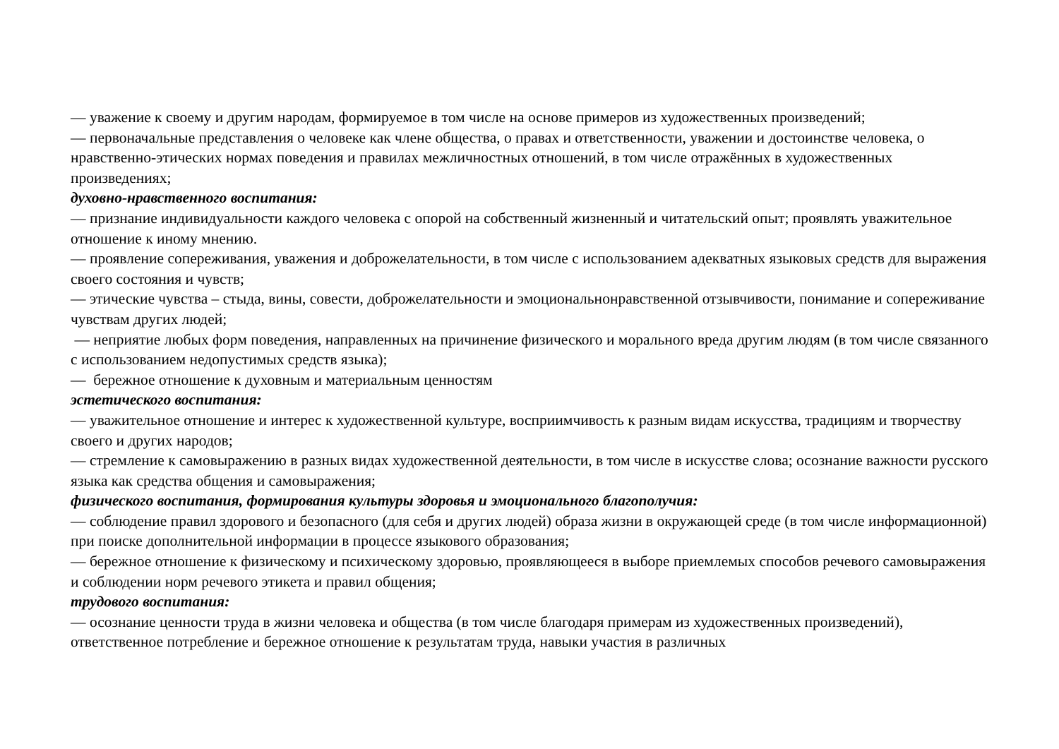— уважение к своему и другим народам, формируемое в том числе на основе примеров из художественных произведений;
— первоначальные представления о человеке как члене общества, о правах и ответственности, уважении и достоинстве человека, о нравственно-этических нормах поведения и правилах межличностных отношений, в том числе отражённых в художественных произведениях;
духовно-нравственного воспитания:
— признание индивидуальности каждого человека с опорой на собственный жизненный и читательский опыт; проявлять уважительное отношение к иному мнению.
— проявление сопереживания, уважения и доброжелательности, в том числе с использованием адекватных языковых средств для выражения своего состояния и чувств;
— этические чувства – стыда, вины, совести, доброжелательности и эмоциональнонравственной отзывчивости, понимание и сопереживание чувствам других людей;
— неприятие любых форм поведения, направленных на причинение физического и морального вреда другим людям (в том числе связанного с использованием недопустимых средств языка);
— бережное отношение к духовным и материальным ценностям
эстетического воспитания:
— уважительное отношение и интерес к художественной культуре, восприимчивость к разным видам искусства, традициям и творчеству своего и других народов;
— стремление к самовыражению в разных видах художественной деятельности, в том числе в искусстве слова; осознание важности русского языка как средства общения и самовыражения;
физического воспитания, формирования культуры здоровья и эмоционального благополучия:
— соблюдение правил здорового и безопасного (для себя и других людей) образа жизни в окружающей среде (в том числе информационной) при поиске дополнительной информации в процессе языкового образования;
— бережное отношение к физическому и психическому здоровью, проявляющееся в выборе приемлемых способов речевого самовыражения и соблюдении норм речевого этикета и правил общения;
трудового воспитания:
— осознание ценности труда в жизни человека и общества (в том числе благодаря примерам из художественных произведений), ответственное потребление и бережное отношение к результатам труда, навыки участия в различных